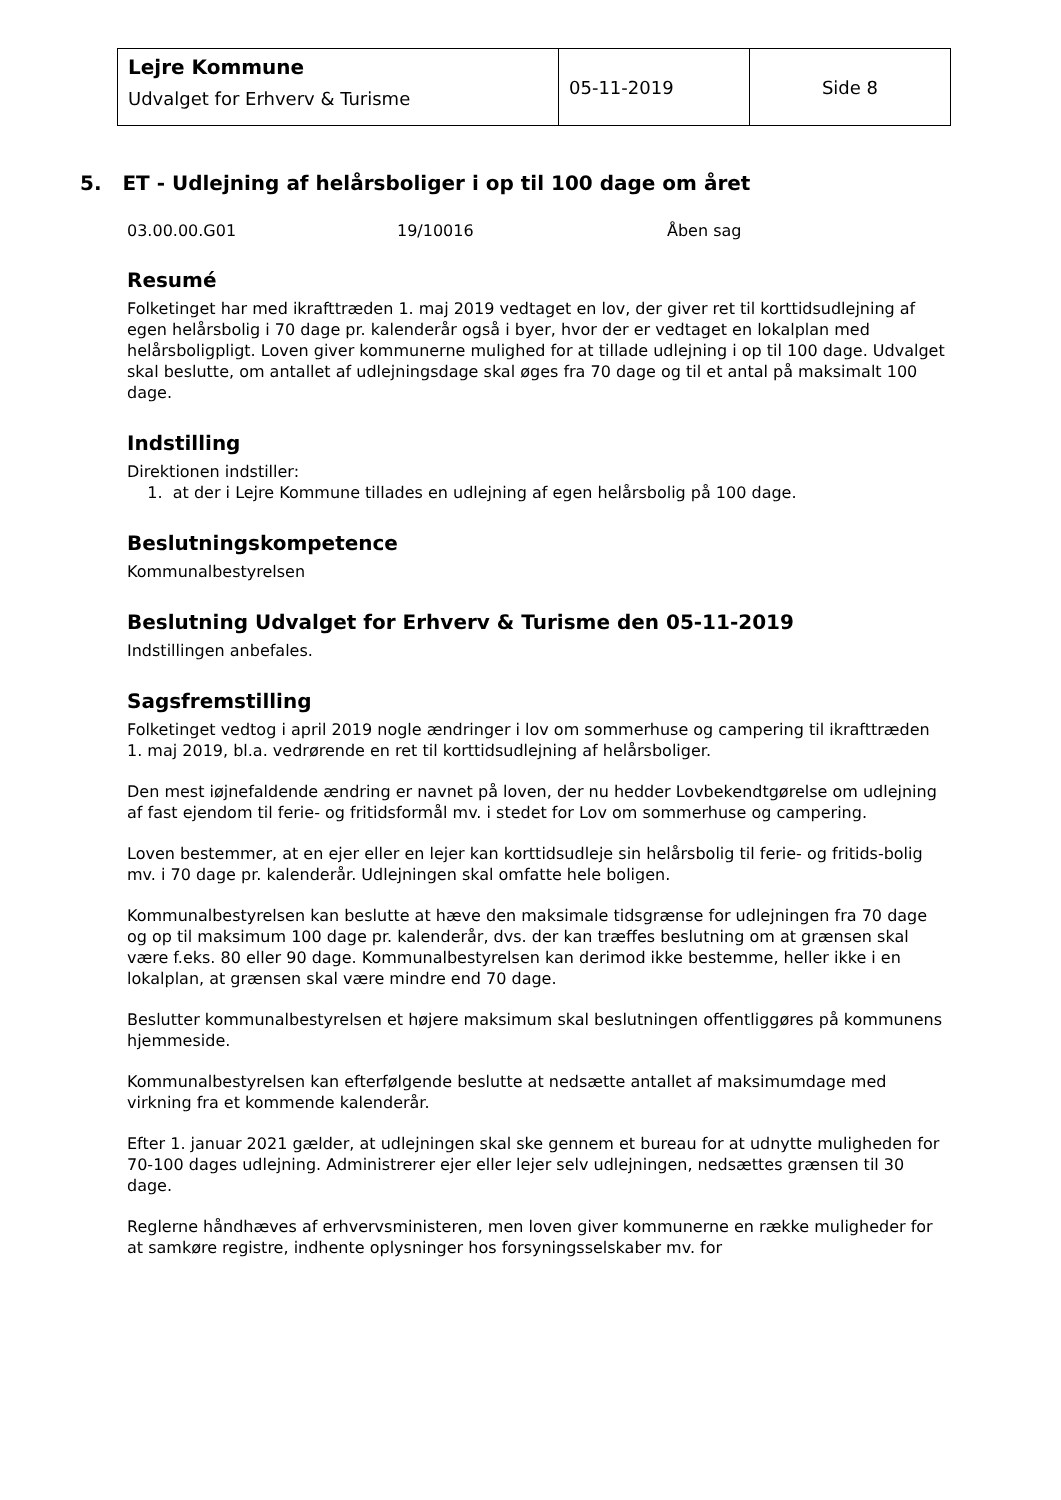| Lejre Kommune Udvalget for Erhverv & Turisme | 05-11-2019 | Side 8 |
5. ET - Udlejning af helårsboliger i op til 100 dage om året
03.00.00.G01 19/10016 Åben sag
Resumé
Folketinget har med ikrafttræden 1. maj 2019 vedtaget en lov, der giver ret til korttidsudlejning af egen helårsbolig i 70 dage pr. kalenderår også i byer, hvor der er vedtaget en lokalplan med helårsboligpligt. Loven giver kommunerne mulighed for at tillade udlejning i op til 100 dage. Udvalget skal beslutte, om antallet af udlejningsdage skal øges fra 70 dage og til et antal på maksimalt 100 dage.
Indstilling
Direktionen indstiller:
1. at der i Lejre Kommune tillades en udlejning af egen helårsbolig på 100 dage.
Beslutningskompetence
Kommunalbestyrelsen
Beslutning Udvalget for Erhverv & Turisme den 05-11-2019
Indstillingen anbefales.
Sagsfremstilling
Folketinget vedtog i april 2019 nogle ændringer i lov om sommerhuse og campering til ikrafttræden 1. maj 2019, bl.a. vedrørende en ret til korttidsudlejning af helårsboliger.
Den mest iøjnefaldende ændring er navnet på loven, der nu hedder Lovbekendtgørelse om udlejning af fast ejendom til ferie- og fritidsformål mv. i stedet for Lov om sommerhuse og campering.
Loven bestemmer, at en ejer eller en lejer kan korttidsudleje sin helårsbolig til ferie- og fritids-bolig mv. i 70 dage pr. kalenderår. Udlejningen skal omfatte hele boligen.
Kommunalbestyrelsen kan beslutte at hæve den maksimale tidsgrænse for udlejningen fra 70 dage og op til maksimum 100 dage pr. kalenderår, dvs. der kan træffes beslutning om at grænsen skal være f.eks. 80 eller 90 dage. Kommunalbestyrelsen kan derimod ikke bestemme, heller ikke i en lokalplan, at grænsen skal være mindre end 70 dage.
Beslutter kommunalbestyrelsen et højere maksimum skal beslutningen offentliggøres på kommunens hjemmeside.
Kommunalbestyrelsen kan efterfølgende beslutte at nedsætte antallet af maksimumdage med virkning fra et kommende kalenderår.
Efter 1. januar 2021 gælder, at udlejningen skal ske gennem et bureau for at udnytte muligheden for 70-100 dages udlejning. Administrerer ejer eller lejer selv udlejningen, nedsættes grænsen til 30 dage.
Reglerne håndhæves af erhvervsministeren, men loven giver kommunerne en række muligheder for at samkøre registre, indhente oplysninger hos forsyningsselskaber mv. for